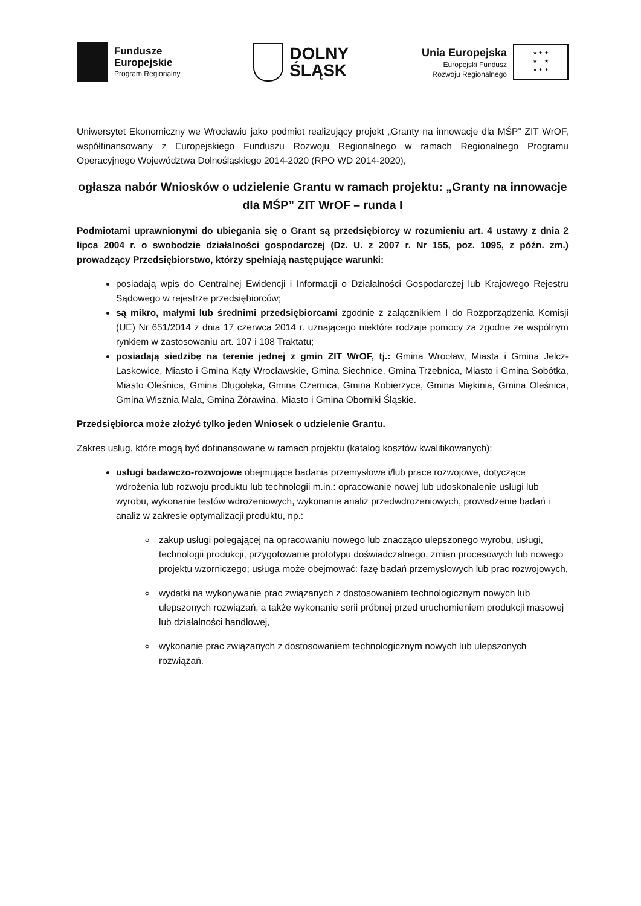Fundusze
Europejskie
Program Regionalny
DOLNY
ŚLĄSK
Unia Europejska
Europejski Fundusz
Rozwoju Regionalnego
★ ★ ★
★ ★
★ ★ ★
Uniwersytet Ekonomiczny we Wrocławiu jako podmiot realizujący projekt „Granty na innowacje dla MŚP” ZIT WrOF, współfinansowany z Europejskiego Funduszu Rozwoju Regionalnego w ramach Regionalnego Programu Operacyjnego Województwa Dolnośląskiego 2014-2020 (RPO WD 2014-2020),
ogłasza nabór Wniosków o udzielenie Grantu w ramach projektu: „Granty na innowacje dla MŚP” ZIT WrOF – runda I
Podmiotami uprawnionymi do ubiegania się o Grant są przedsiębiorcy w rozumieniu art. 4 ustawy z dnia 2 lipca 2004 r. o swobodzie działalności gospodarczej (Dz. U. z 2007 r. Nr 155, poz. 1095, z późn. zm.) prowadzący Przedsiębiorstwo, którzy spełniają następujące warunki:
posiadają wpis do Centralnej Ewidencji i Informacji o Działalności Gospodarczej lub Krajowego Rejestru Sądowego w rejestrze przedsiębiorców;
są mikro, małymi lub średnimi przedsiębiorcami zgodnie z załącznikiem I do Rozporządzenia Komisji (UE) Nr 651/2014 z dnia 17 czerwca 2014 r. uznającego niektóre rodzaje pomocy za zgodne ze wspólnym rynkiem w zastosowaniu art. 107 i 108 Traktatu;
posiadają siedzibę na terenie jednej z gmin ZIT WrOF, tj.: Gmina Wrocław, Miasta i Gmina Jelcz-Laskowice, Miasto i Gmina Kąty Wrocławskie, Gmina Siechnice, Gmina Trzebnica, Miasto i Gmina Sobótka, Miasto Oleśnica, Gmina Długołęka, Gmina Czernica, Gmina Kobierzyce, Gmina Miękinia, Gmina Oleśnica, Gmina Wisznia Mała, Gmina Żórawina, Miasto i Gmina Oborniki Śląskie.
Przedsiębiorca może złożyć tylko jeden Wniosek o udzielenie Grantu.
Zakres usług, które mogą być dofinansowane w ramach projektu (katalog kosztów kwalifikowanych):
usługi badawczo-rozwojowe obejmujące badania przemysłowe i/lub prace rozwojowe, dotyczące wdrożenia lub rozwoju produktu lub technologii m.in.: opracowanie nowej lub udoskonalenie usługi lub wyrobu, wykonanie testów wdrożeniowych, wykonanie analiz przedwdrożeniowych, prowadzenie badań i analiz w zakresie optymalizacji produktu, np.:
zakup usługi polegającej na opracowaniu nowego lub znacząco ulepszonego wyrobu, usługi, technologii produkcji, przygotowanie prototypu doświadczalnego, zmian procesowych lub nowego projektu wzorniczego; usługa może obejmować: fazę badań przemysłowych lub prac rozwojowych,
wydatki na wykonywanie prac związanych z dostosowaniem technologicznym nowych lub ulepszonych rozwiązań, a także wykonanie serii próbnej przed uruchomieniem produkcji masowej lub działalności handlowej,
wykonanie prac związanych z dostosowaniem technologicznym nowych lub ulepszonych rozwiązań.